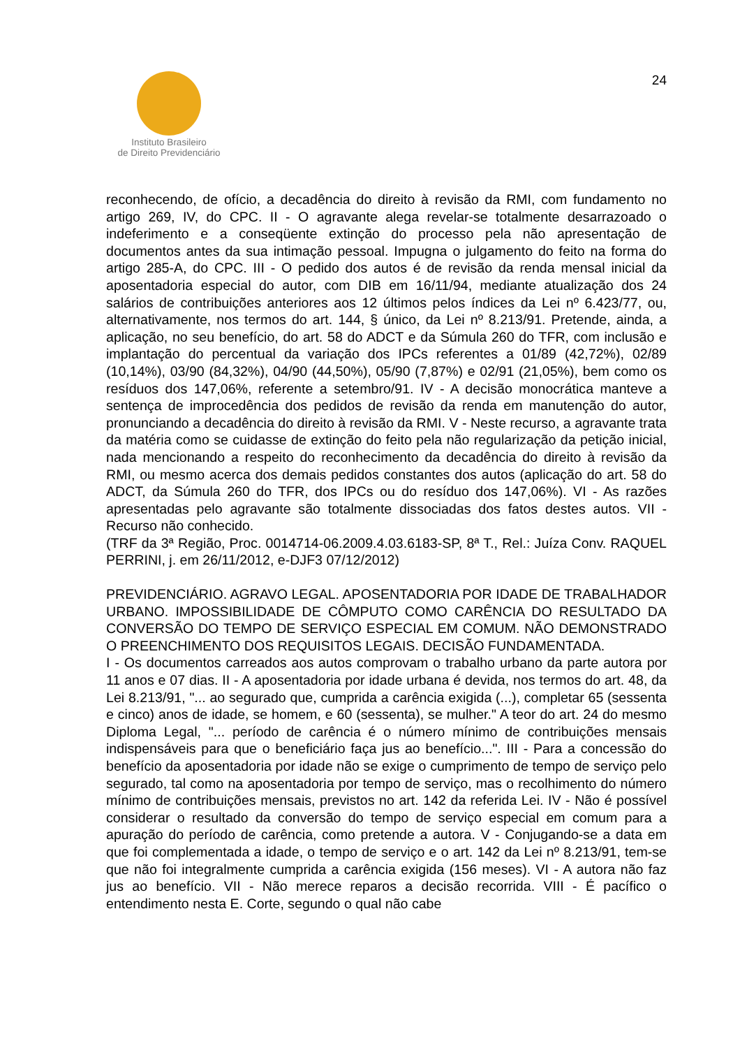Instituto Brasileiro
de Direito Previdenciário
24
reconhecendo, de ofício, a decadência do direito à revisão da RMI, com fundamento no artigo 269, IV, do CPC. II - O agravante alega revelar-se totalmente desarrazoado o indeferimento e a conseqüente extinção do processo pela não apresentação de documentos antes da sua intimação pessoal. Impugna o julgamento do feito na forma do artigo 285-A, do CPC. III - O pedido dos autos é de revisão da renda mensal inicial da aposentadoria especial do autor, com DIB em 16/11/94, mediante atualização dos 24 salários de contribuições anteriores aos 12 últimos pelos índices da Lei nº 6.423/77, ou, alternativamente, nos termos do art. 144, § único, da Lei nº 8.213/91. Pretende, ainda, a aplicação, no seu benefício, do art. 58 do ADCT e da Súmula 260 do TFR, com inclusão e implantação do percentual da variação dos IPCs referentes a 01/89 (42,72%), 02/89 (10,14%), 03/90 (84,32%), 04/90 (44,50%), 05/90 (7,87%) e 02/91 (21,05%), bem como os resíduos dos 147,06%, referente a setembro/91. IV - A decisão monocrática manteve a sentença de improcedência dos pedidos de revisão da renda em manutenção do autor, pronunciando a decadência do direito à revisão da RMI. V - Neste recurso, a agravante trata da matéria como se cuidasse de extinção do feito pela não regularização da petição inicial, nada mencionando a respeito do reconhecimento da decadência do direito à revisão da RMI, ou mesmo acerca dos demais pedidos constantes dos autos (aplicação do art. 58 do ADCT, da Súmula 260 do TFR, dos IPCs ou do resíduo dos 147,06%). VI - As razões apresentadas pelo agravante são totalmente dissociadas dos fatos destes autos. VII - Recurso não conhecido.
(TRF da 3ª Região, Proc. 0014714-06.2009.4.03.6183-SP, 8ª T., Rel.: Juíza Conv. RAQUEL PERRINI, j. em 26/11/2012, e-DJF3 07/12/2012)
PREVIDENCIÁRIO. AGRAVO LEGAL. APOSENTADORIA POR IDADE DE TRABALHADOR URBANO. IMPOSSIBILIDADE DE CÔMPUTO COMO CARÊNCIA DO RESULTADO DA CONVERSÃO DO TEMPO DE SERVIÇO ESPECIAL EM COMUM. NÃO DEMONSTRADO O PREENCHIMENTO DOS REQUISITOS LEGAIS. DECISÃO FUNDAMENTADA.
I - Os documentos carreados aos autos comprovam o trabalho urbano da parte autora por 11 anos e 07 dias. II - A aposentadoria por idade urbana é devida, nos termos do art. 48, da Lei 8.213/91, "... ao segurado que, cumprida a carência exigida (...), completar 65 (sessenta e cinco) anos de idade, se homem, e 60 (sessenta), se mulher." A teor do art. 24 do mesmo Diploma Legal, "... período de carência é o número mínimo de contribuições mensais indispensáveis para que o beneficiário faça jus ao benefício...". III - Para a concessão do benefício da aposentadoria por idade não se exige o cumprimento de tempo de serviço pelo segurado, tal como na aposentadoria por tempo de serviço, mas o recolhimento do número mínimo de contribuições mensais, previstos no art. 142 da referida Lei. IV - Não é possível considerar o resultado da conversão do tempo de serviço especial em comum para a apuração do período de carência, como pretende a autora. V - Conjugando-se a data em que foi complementada a idade, o tempo de serviço e o art. 142 da Lei nº 8.213/91, tem-se que não foi integralmente cumprida a carência exigida (156 meses). VI - A autora não faz jus ao benefício. VII - Não merece reparos a decisão recorrida. VIII - É pacífico o entendimento nesta E. Corte, segundo o qual não cabe